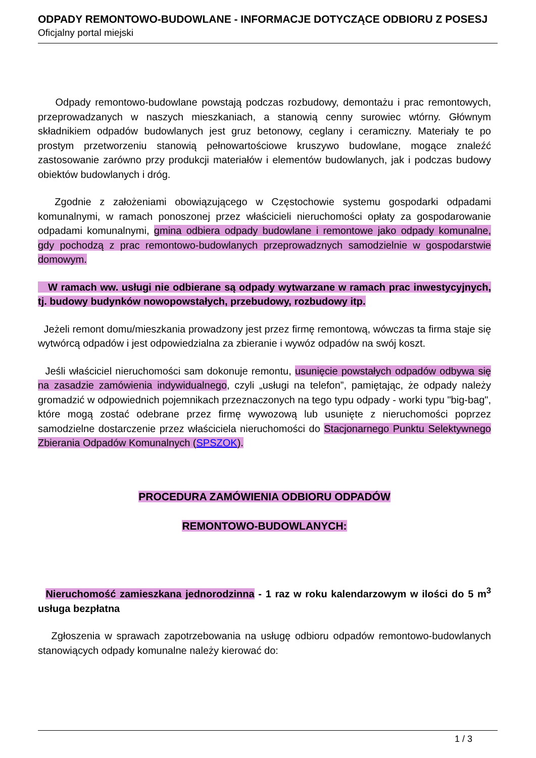ODPADY REMONTOWO-BUDOWLANE - INFORMACJE DOTYCZĄCE ODBIORU Z POSESJ
Oficjalny portal miejski
Odpady remontowo-budowlane powstają podczas rozbudowy, demontażu i prac remontowych, przeprowadzanych w naszych mieszkaniach, a stanowią cenny surowiec wtórny. Głównym składnikiem odpadów budowlanych jest gruz betonowy, ceglany i ceramiczny. Materiały te po prostym przetworzeniu stanowią pełnowartościowe kruszywo budowlane, mogące znaleźć zastosowanie zarówno przy produkcji materiałów i elementów budowlanych, jak i podczas budowy obiektów budowlanych i dróg.
Zgodnie z założeniami obowiązującego w Częstochowie systemu gospodarki odpadami komunalnymi, w ramach ponoszonej przez właścicieli nieruchomości opłaty za gospodarowanie odpadami komunalnymi, gmina odbiera odpady budowlane i remontowe jako odpady komunalne, gdy pochodzą z prac remontowo-budowlanych przeprowadznych samodzielnie w gospodarstwie domowym.
W ramach ww. usługi nie odbierane są odpady wytwarzane w ramach prac inwestycyjnych, tj. budowy budynków nowopowstałych, przebudowy, rozbudowy itp.
Jeżeli remont domu/mieszkania prowadzony jest przez firmę remontową, wówczas ta firma staje się wytwórcą odpadów i jest odpowiedzialna za zbieranie i wywóz odpadów na swój koszt.
Jeśli właściciel nieruchomości sam dokonuje remontu, usunięcie powstałych odpadów odbywa się na zasadzie zamówienia indywidualnego, czyli „usługi na telefon”, pamiętając, że odpady należy gromadzić w odpowiednich pojemnikach przeznaczonych na tego typu odpady - worki typu "big-bag", które mogą zostać odebrane przez firmę wywozową lub usunięte z nieruchomości poprzez samodzielne dostarczenie przez właściciela nieruchomości do Stacjonarnego Punktu Selektywnego Zbierania Odpadów Komunalnych (SPSZOK).
PROCEDURA ZAMÓWIENIA ODBIORU ODPADÓW
REMONTOWO-BUDOWLANYCH:
Nieruchomość zamieszkana jednorodzinna - 1 raz w roku kalendarzowym w ilości do 5 m<sup>3</sup> usługa bezpłatna
Zgłoszenia w sprawach zapotrzebowania na usługę odbioru odpadów remontowo-budowlanych stanowiących odpady komunalne należy kierować do:
1 / 3